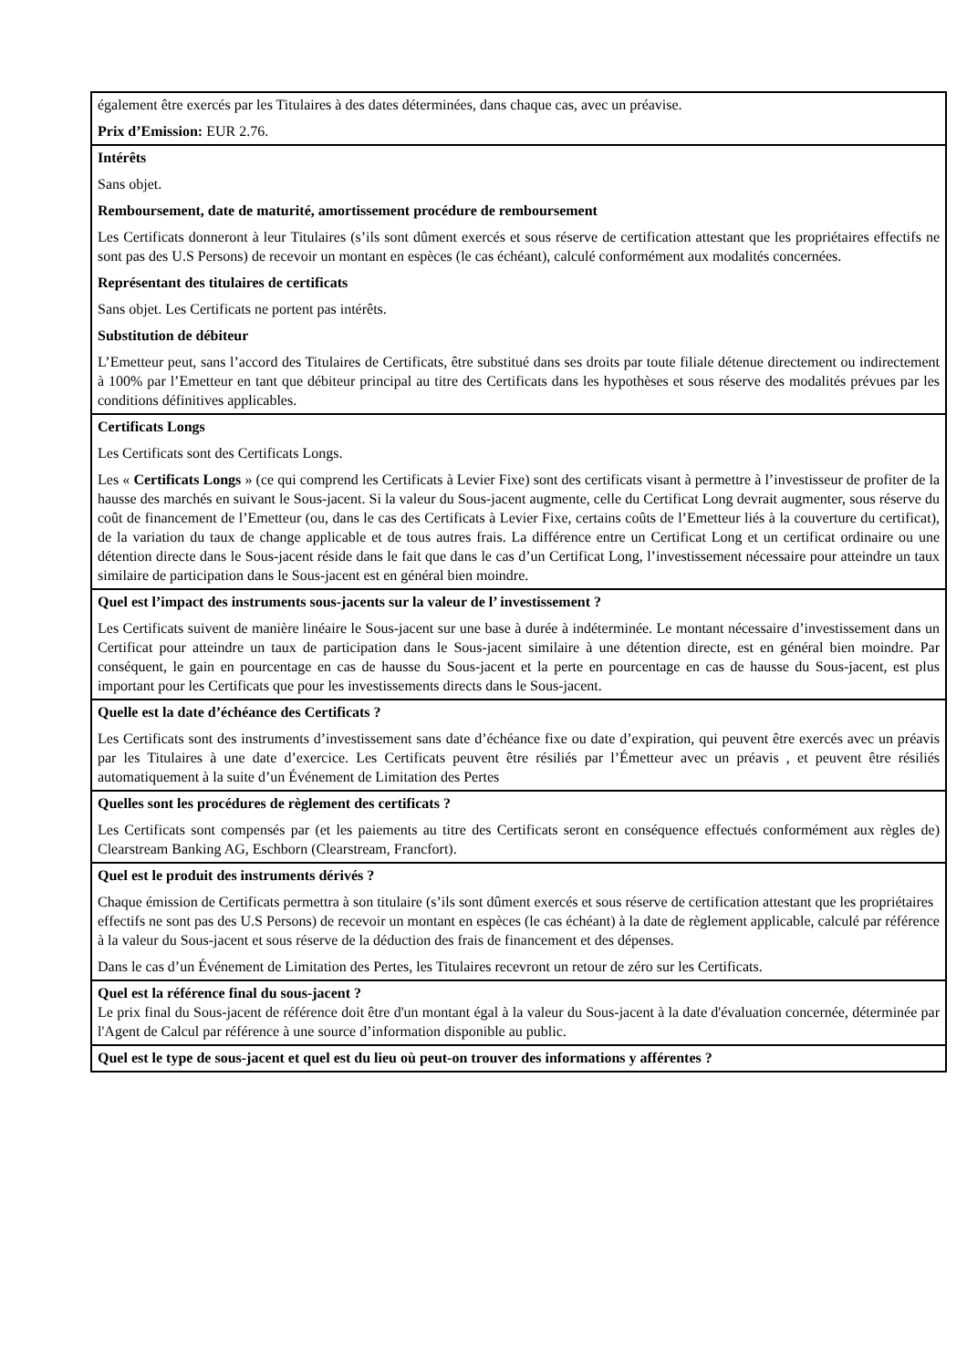| également être exercés par les Titulaires à des dates déterminées, dans chaque cas, avec un préavise. Prix d’Emission: EUR 2.76. |
| Intérêts Sans objet. Remboursement, date de maturité, amortissement procédure de remboursement Les Certificats donneront à leur Titulaires (s’ils sont dûment exercés et sous réserve de certification attestant que les propriétaires effectifs ne sont pas des U.S Persons) de recevoir un montant en espèces (le cas échéant), calculé conformément aux modalités concernées. Représentant des titulaires de certificats Sans objet. Les Certificats ne portent pas intérêts. Substitution de débiteur L’Emetteur peut, sans l’accord des Titulaires de Certificats, être substitué dans ses droits par toute filiale détenue directement ou indirectement à 100% par l’Emetteur en tant que débiteur principal au titre des Certificats dans les hypothèses et sous réserve des modalités prévues par les conditions définitives applicables. |
| Certificats Longs Les Certificats sont des Certificats Longs. Les « Certificats Longs » (ce qui comprend les Certificats à Levier Fixe) sont des certificats visant à permettre à l’investisseur de profiter de la hausse des marchés en suivant le Sous-jacent. Si la valeur du Sous-jacent augmente, celle du Certificat Long devrait augmenter, sous réserve du coût de financement de l’Emetteur (ou, dans le cas des Certificats à Levier Fixe, certains coûts de l’Emetteur liés à la couverture du certificat), de la variation du taux de change applicable et de tous autres frais. La différence entre un Certificat Long et un certificat ordinaire ou une détention directe dans le Sous-jacent réside dans le fait que dans le cas d’un Certificat Long, l’investissement nécessaire pour atteindre un taux similaire de participation dans le Sous-jacent est en général bien moindre. |
| Quel est l’impact des instruments sous-jacents sur la valeur de l’ investissement ? Les Certificats suivent de manière linéaire le Sous-jacent sur une base à durée à indéterminée. Le montant nécessaire d’investissement dans un Certificat pour atteindre un taux de participation dans le Sous-jacent similaire à une détention directe, est en général bien moindre. Par conséquent, le gain en pourcentage en cas de hausse du Sous-jacent et la perte en pourcentage en cas de hausse du Sous-jacent, est plus important pour les Certificats que pour les investissements directs dans le Sous-jacent. |
| Quelle est la date d’échéance des Certificats ? Les Certificats sont des instruments d’investissement sans date d’échéance fixe ou date d’expiration, qui peuvent être exercés avec un préavis par les Titulaires à une date d’exercice. Les Certificats peuvent être résiliés par l’Émetteur avec un préavis , et peuvent être résiliés automatiquement à la suite d’un Événement de Limitation des Pertes |
| Quelles sont les procédures de règlement des certificats ? Les Certificats sont compensés par (et les paiements au titre des Certificats seront en conséquence effectués conformément aux règles de) Clearstream Banking AG, Eschborn (Clearstream, Francfort). |
| Quel est le produit des instruments dérivés ? Chaque émission de Certificats permettra à son titulaire (s’ils sont dûment exercés et sous réserve de certification attestant que les propriétaires effectifs ne sont pas des U.S Persons) de recevoir un montant en espèces (le cas échéant) à la date de règlement applicable, calculé par référence à la valeur du Sous-jacent et sous réserve de la déduction des frais de financement et des dépenses. Dans le cas d’un Événement de Limitation des Pertes, les Titulaires recevront un retour de zéro sur les Certificats. |
| Quel est la référence final du sous-jacent ? Le prix final du Sous-jacent de référence doit être d'un montant égal à la valeur du Sous-jacent à la date d'évaluation concernée, déterminée par l'Agent de Calcul par référence à une source d’information disponible au public. |
| Quel est le type de sous-jacent et quel est du lieu où peut-on trouver des informations y afférentes ? |